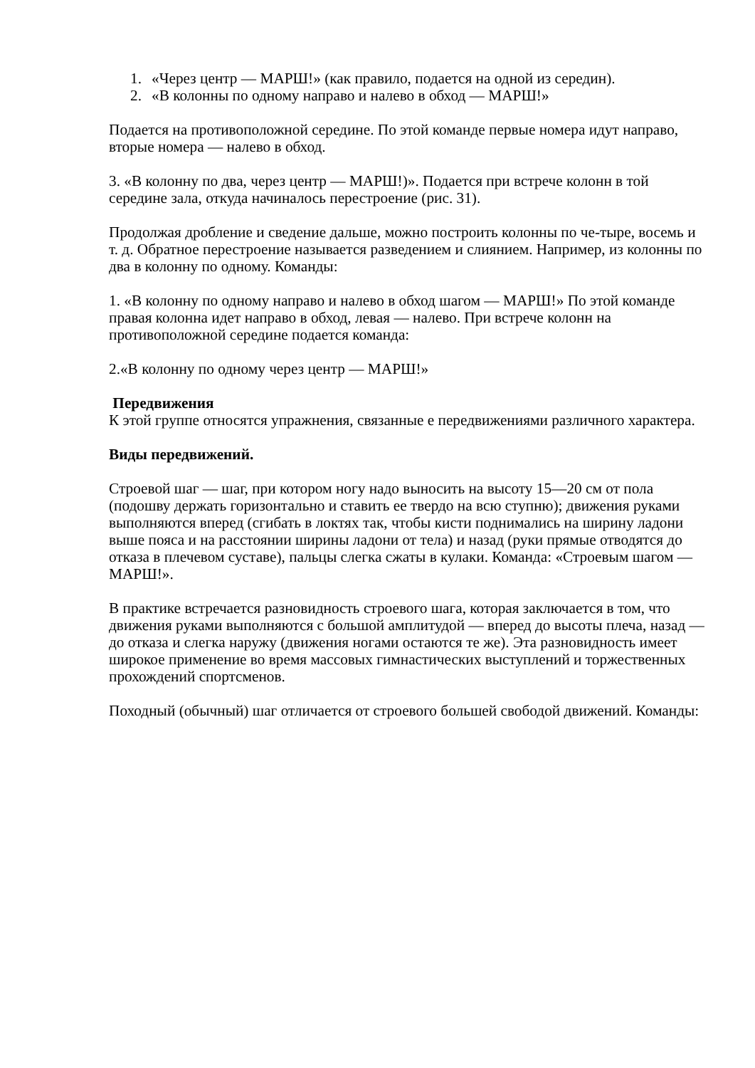1. «Через центр — МАРШ!» (как правило, подается на одной из середин).
2. «В колонны по одному направо и налево в обход — МАРШ!»
Подается на противоположной середине. По этой команде первые номера идут направо, вторые номера — налево в обход.
3. «В колонну по два, через центр — МАРШ!)». Подается при встрече колонн в той середине зала, откуда начиналось перестроение (рис. 31).
Продолжая дробление и сведение дальше, можно построить колонны по че-тыре, восемь и т. д. Обратное перестроение называется разведением и слиянием. Например, из колонны по два в колонну по одному. Команды:
1. «В колонну по одному направо и налево в обход шагом — МАРШ!» По этой команде правая колонна идет направо в обход, левая — налево. При встрече колонн на противоположной середине подается команда:
2.«В колонну по одному через центр — МАРШ!»
Передвижения
К этой группе относятся упражнения, связанные е передвижениями различного характера.
Виды передвижений.
Строевой шаг — шаг, при котором ногу надо выносить на высоту 15—20 см от пола (подошву держать горизонтально и ставить ее твердо на всю ступню); движения руками выполняются вперед (сгибать в локтях так, чтобы кисти поднимались на ширину ладони выше пояса и на расстоянии ширины ладони от тела) и назад (руки прямые отводятся до отказа в плечевом суставе), пальцы слегка сжаты в кулаки. Команда: «Строевым шагом — МАРШ!».
В практике встречается разновидность строевого шага, которая заключается в том, что движения руками выполняются с большой амплитудой — вперед до высоты плеча, назад — до отказа и слегка наружу (движения ногами остаются те же). Эта разновидность имеет широкое применение во время массовых гимнастических выступлений и торжественных прохождений спортсменов.
Походный (обычный) шаг отличается от строевого большей свободой движений. Команды: